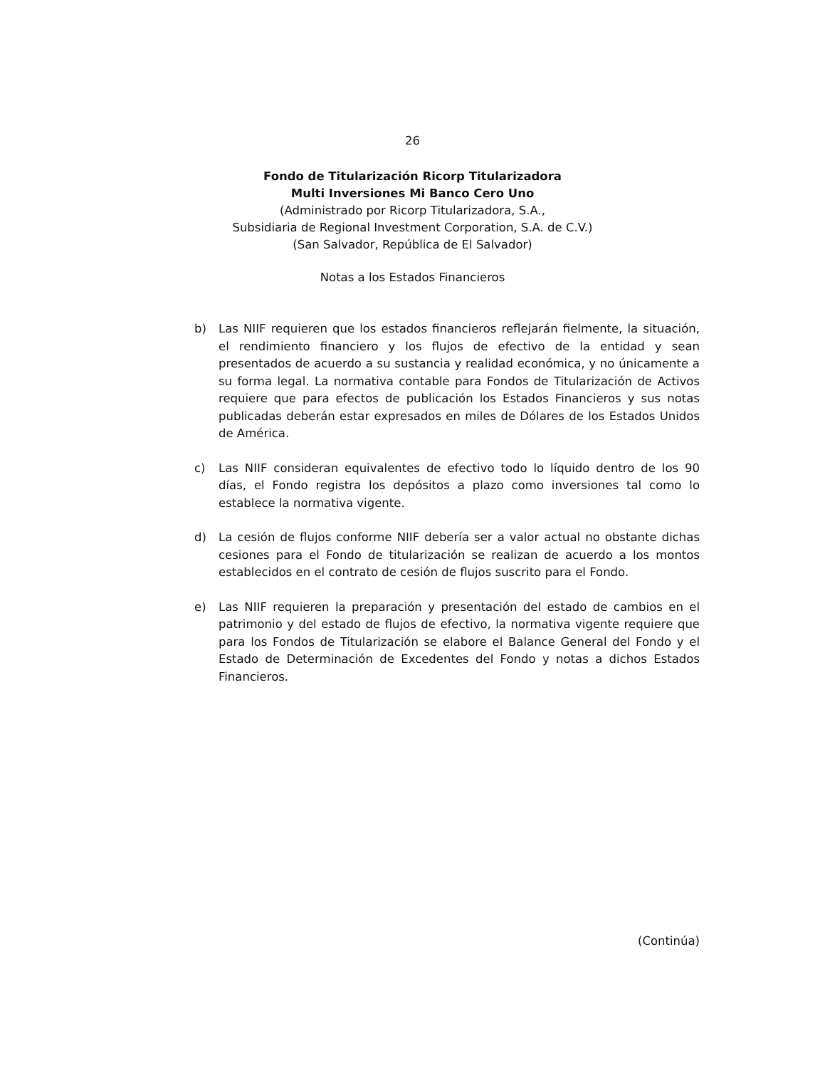26
Fondo de Titularización Ricorp Titularizadora
Multi Inversiones Mi Banco Cero Uno
(Administrado por Ricorp Titularizadora, S.A.,
Subsidiaria de Regional Investment Corporation, S.A. de C.V.)
(San Salvador, República de El Salvador)
Notas a los Estados Financieros
b) Las NIIF requieren que los estados financieros reflejarán fielmente, la situación, el rendimiento financiero y los flujos de efectivo de la entidad y sean presentados de acuerdo a su sustancia y realidad económica, y no únicamente a su forma legal. La normativa contable para Fondos de Titularización de Activos requiere que para efectos de publicación los Estados Financieros y sus notas publicadas deberán estar expresados en miles de Dólares de los Estados Unidos de América.
c) Las NIIF consideran equivalentes de efectivo todo lo líquido dentro de los 90 días, el Fondo registra los depósitos a plazo como inversiones tal como lo establece la normativa vigente.
d) La cesión de flujos conforme NIIF debería ser a valor actual no obstante dichas cesiones para el Fondo de titularización se realizan de acuerdo a los montos establecidos en el contrato de cesión de flujos suscrito para el Fondo.
e) Las NIIF requieren la preparación y presentación del estado de cambios en el patrimonio y del estado de flujos de efectivo, la normativa vigente requiere que para los Fondos de Titularización se elabore el Balance General del Fondo y el Estado de Determinación de Excedentes del Fondo y notas a dichos Estados Financieros.
(Continúa)